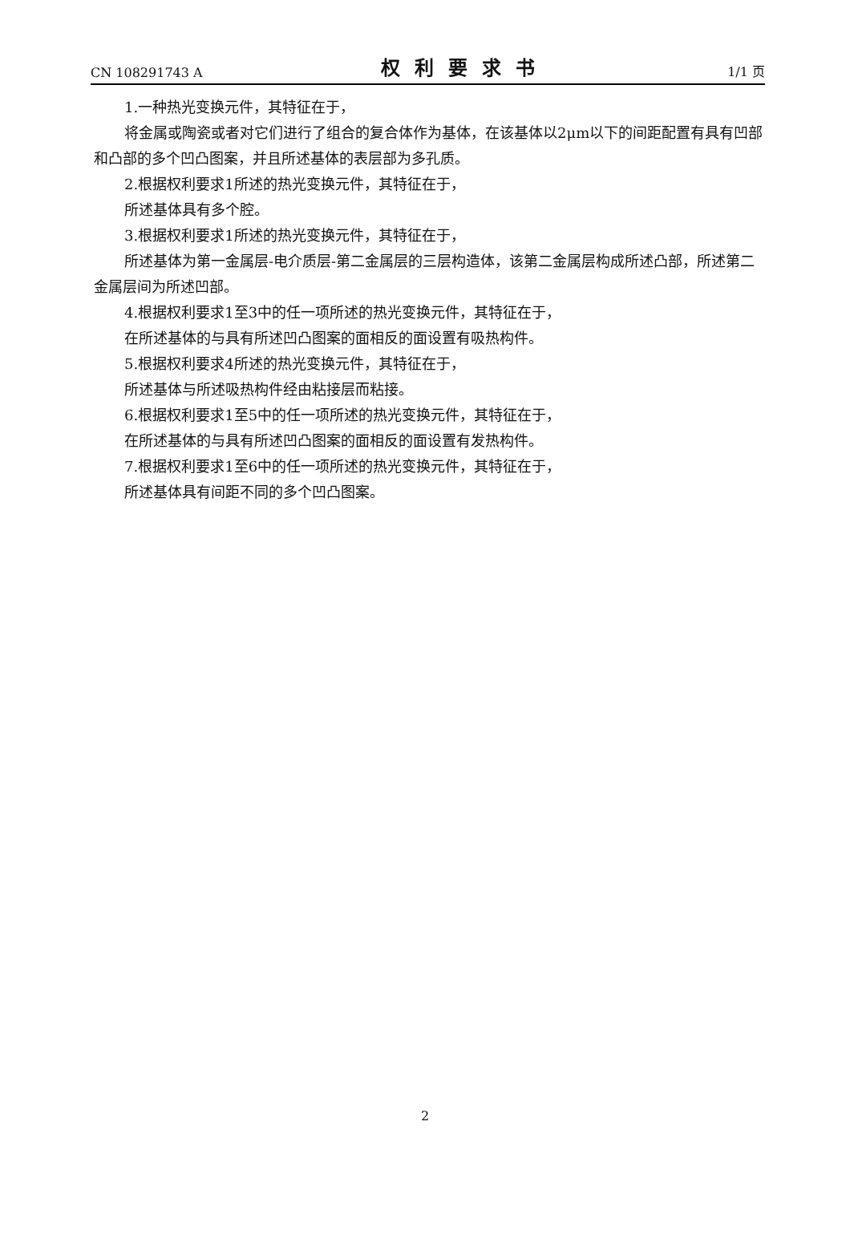CN 108291743 A 权利要求书 1/1 页
1.一种热光变换元件，其特征在于，
将金属或陶瓷或者对它们进行了组合的复合体作为基体，在该基体以2μm以下的间距配置有具有凹部和凸部的多个凹凸图案，并且所述基体的表层部为多孔质。
2.根据权利要求1所述的热光变换元件，其特征在于，
所述基体具有多个腔。
3.根据权利要求1所述的热光变换元件，其特征在于，
所述基体为第一金属层-电介质层-第二金属层的三层构造体，该第二金属层构成所述凸部，所述第二金属层间为所述凹部。
4.根据权利要求1至3中的任一项所述的热光变换元件，其特征在于，
在所述基体的与具有所述凹凸图案的面相反的面设置有吸热构件。
5.根据权利要求4所述的热光变换元件，其特征在于，
所述基体与所述吸热构件经由粘接层而粘接。
6.根据权利要求1至5中的任一项所述的热光变换元件，其特征在于，
在所述基体的与具有所述凹凸图案的面相反的面设置有发热构件。
7.根据权利要求1至6中的任一项所述的热光变换元件，其特征在于，
所述基体具有间距不同的多个凹凸图案。
2